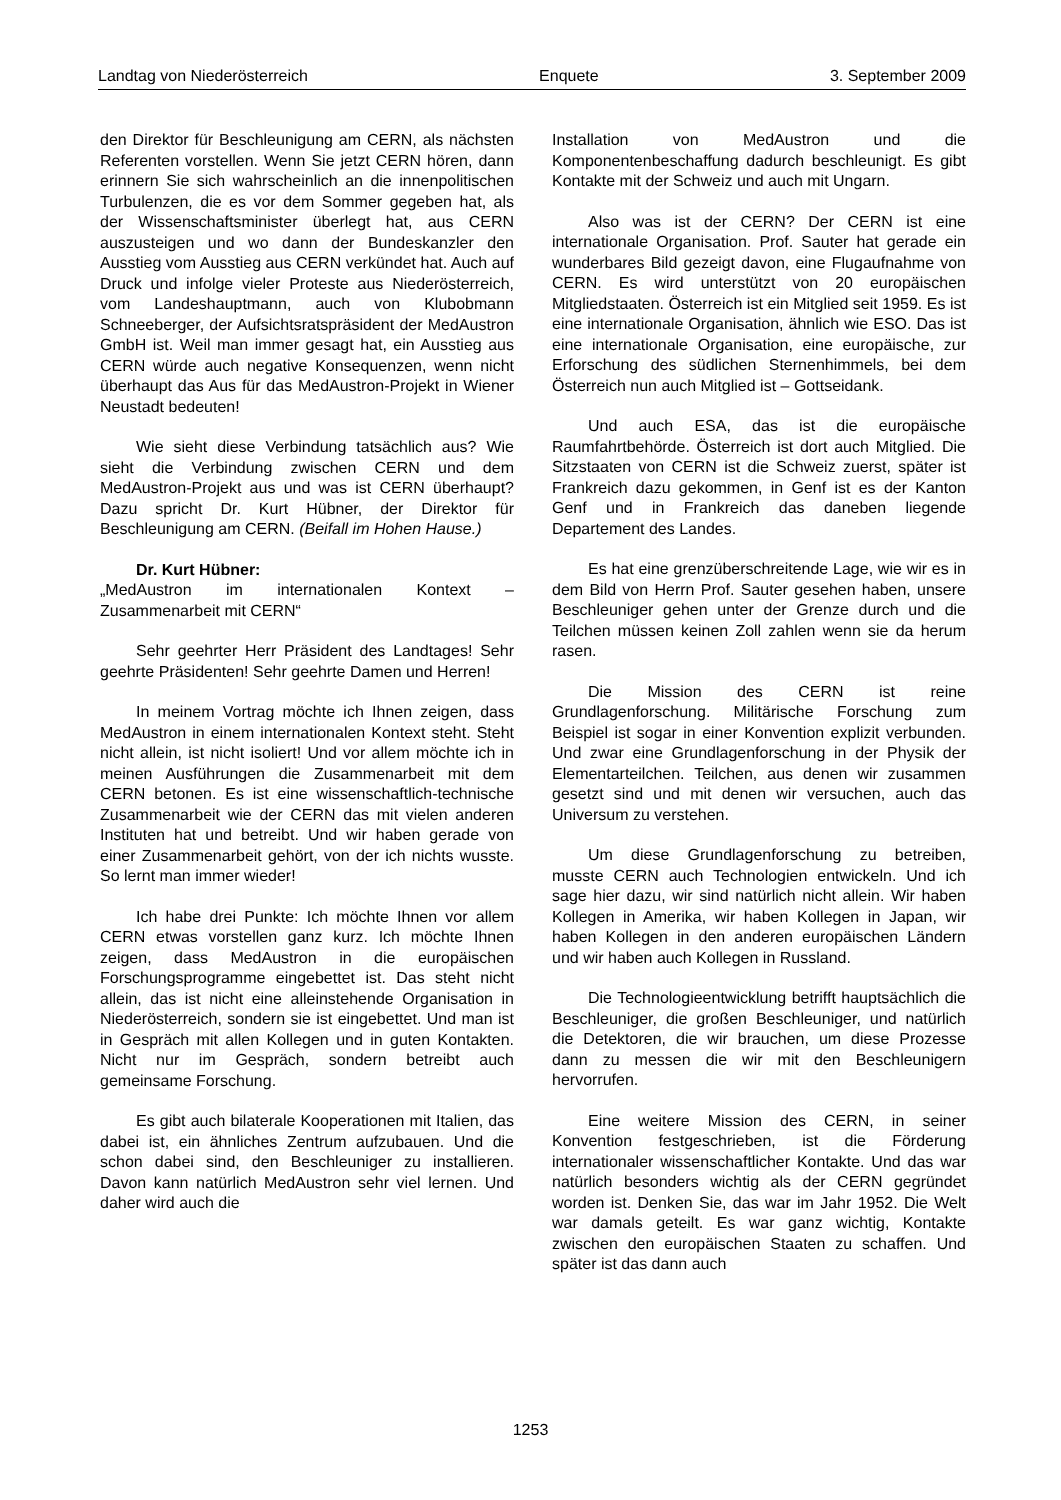Landtag von Niederösterreich Enquete 3. September 2009
den Direktor für Beschleunigung am CERN, als nächsten Referenten vorstellen. Wenn Sie jetzt CERN hören, dann erinnern Sie sich wahrscheinlich an die innenpolitischen Turbulenzen, die es vor dem Sommer gegeben hat, als der Wissenschaftsminister überlegt hat, aus CERN auszusteigen und wo dann der Bundeskanzler den Ausstieg vom Ausstieg aus CERN verkündet hat. Auch auf Druck und infolge vieler Proteste aus Niederösterreich, vom Landeshauptmann, auch von Klubobmann Schneeberger, der Aufsichtsratspräsident der MedAustron GmbH ist. Weil man immer gesagt hat, ein Ausstieg aus CERN würde auch negative Konsequenzen, wenn nicht überhaupt das Aus für das MedAustron-Projekt in Wiener Neustadt bedeuten!
Wie sieht diese Verbindung tatsächlich aus? Wie sieht die Verbindung zwischen CERN und dem MedAustron-Projekt aus und was ist CERN überhaupt? Dazu spricht Dr. Kurt Hübner, der Direktor für Beschleunigung am CERN. (Beifall im Hohen Hause.)
Dr. Kurt Hübner:
„MedAustron im internationalen Kontext – Zusammenarbeit mit CERN“
Sehr geehrter Herr Präsident des Landtages! Sehr geehrte Präsidenten! Sehr geehrte Damen und Herren!
In meinem Vortrag möchte ich Ihnen zeigen, dass MedAustron in einem internationalen Kontext steht. Steht nicht allein, ist nicht isoliert! Und vor allem möchte ich in meinen Ausführungen die Zusammenarbeit mit dem CERN betonen. Es ist eine wissenschaftlich-technische Zusammenarbeit wie der CERN das mit vielen anderen Instituten hat und betreibt. Und wir haben gerade von einer Zusammenarbeit gehört, von der ich nichts wusste. So lernt man immer wieder!
Ich habe drei Punkte: Ich möchte Ihnen vor allem CERN etwas vorstellen ganz kurz. Ich möchte Ihnen zeigen, dass MedAustron in die europäischen Forschungsprogramme eingebettet ist. Das steht nicht allein, das ist nicht eine alleinstehende Organisation in Niederösterreich, sondern sie ist eingebettet. Und man ist in Gespräch mit allen Kollegen und in guten Kontakten. Nicht nur im Gespräch, sondern betreibt auch gemeinsame Forschung.
Es gibt auch bilaterale Kooperationen mit Italien, das dabei ist, ein ähnliches Zentrum aufzubauen. Und die schon dabei sind, den Beschleuniger zu installieren. Davon kann natürlich MedAustron sehr viel lernen. Und daher wird auch die
Installation von MedAustron und die Komponentenbeschaffung dadurch beschleunigt. Es gibt Kontakte mit der Schweiz und auch mit Ungarn.
Also was ist der CERN? Der CERN ist eine internationale Organisation. Prof. Sauter hat gerade ein wunderbares Bild gezeigt davon, eine Flugaufnahme von CERN. Es wird unterstützt von 20 europäischen Mitgliedstaaten. Österreich ist ein Mitglied seit 1959. Es ist eine internationale Organisation, ähnlich wie ESO. Das ist eine internationale Organisation, eine europäische, zur Erforschung des südlichen Sternenhimmels, bei dem Österreich nun auch Mitglied ist – Gottseidank.
Und auch ESA, das ist die europäische Raumfahrtbehörde. Österreich ist dort auch Mitglied. Die Sitzstaaten von CERN ist die Schweiz zuerst, später ist Frankreich dazu gekommen, in Genf ist es der Kanton Genf und in Frankreich das daneben liegende Departement des Landes.
Es hat eine grenzüberschreitende Lage, wie wir es in dem Bild von Herrn Prof. Sauter gesehen haben, unsere Beschleuniger gehen unter der Grenze durch und die Teilchen müssen keinen Zoll zahlen wenn sie da herum rasen.
Die Mission des CERN ist reine Grundlagenforschung. Militärische Forschung zum Beispiel ist sogar in einer Konvention explizit verbunden. Und zwar eine Grundlagenforschung in der Physik der Elementarteilchen. Teilchen, aus denen wir zusammen gesetzt sind und mit denen wir versuchen, auch das Universum zu verstehen.
Um diese Grundlagenforschung zu betreiben, musste CERN auch Technologien entwickeln. Und ich sage hier dazu, wir sind natürlich nicht allein. Wir haben Kollegen in Amerika, wir haben Kollegen in Japan, wir haben Kollegen in den anderen europäischen Ländern und wir haben auch Kollegen in Russland.
Die Technologieentwicklung betrifft hauptsächlich die Beschleuniger, die großen Beschleuniger, und natürlich die Detektoren, die wir brauchen, um diese Prozesse dann zu messen die wir mit den Beschleunigern hervorrufen.
Eine weitere Mission des CERN, in seiner Konvention festgeschrieben, ist die Förderung internationaler wissenschaftlicher Kontakte. Und das war natürlich besonders wichtig als der CERN gegründet worden ist. Denken Sie, das war im Jahr 1952. Die Welt war damals geteilt. Es war ganz wichtig, Kontakte zwischen den europäischen Staaten zu schaffen. Und später ist das dann auch
1253